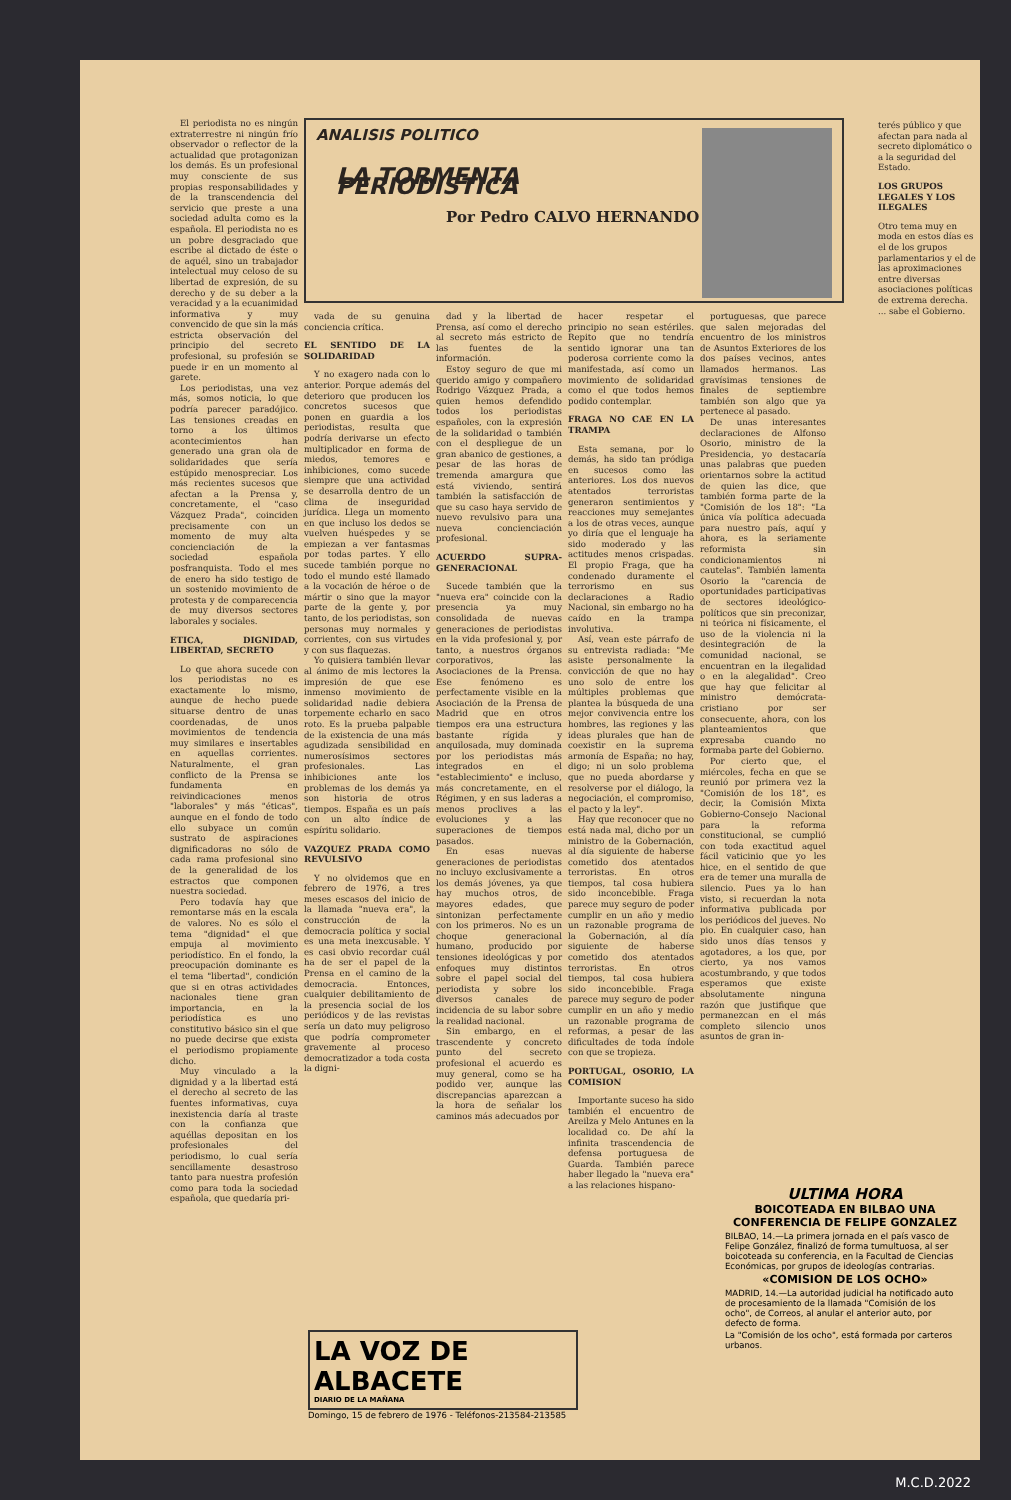El periodista no es ningún extraterrestre ni ningún frío observador o reflector de la actualidad que protagonizan los demás. Es un profesional muy consciente de sus propias responsabilidades y de la transcendencia del servicio que preste a una sociedad adulta como es la española. El periodista no es un pobre desgraciado que escribe al dictado de éste o de aquél, sino un trabajador intelectual muy celoso de su libertad de expresión, de su derecho y de su deber a la veracidad y a la ecuanimidad informativa y muy convencido de que sin la más estricta observación del principio del secreto profesional, su profesión se puede ir en un momento al garete.
Los periodistas, una vez más, somos noticia, lo que podría parecer paradójico. Las tensiones creadas en torno a los últimos acontecimientos han generado una gran ola de solidaridades que sería estúpido menospreciar. Los más recientes sucesos que afectan a la Prensa y, concretamente, el "caso Vázquez Prada", coinciden precisamente con un momento de muy alta concienciación de la sociedad española posfranquista. Todo el mes de enero ha sido testigo de un sostenido movimiento de protesta y de comparecencia de muy diversos sectores laborales y sociales.
ETICA, DIGNIDAD, LIBERTAD, SECRETO
Lo que ahora sucede con los periodistas no es exactamente lo mismo, aunque de hecho puede situarse dentro de unas coordenadas, de unos movimientos de tendencia muy similares e insertables en aquellas corrientes. Naturalmente, el gran conflicto de la Prensa se fundamenta en reivindicaciones menos "laborales" y más "éticas", aunque en el fondo de todo ello subyace un común sustrato de aspiraciones dignificadoras no sólo de cada rama profesional sino de la generalidad de los estractos que componen nuestra sociedad.
Pero todavía hay que remontarse más en la escala de valores. No es sólo el tema "dignidad" el que empuja al movimiento periodístico. En el fondo, la preocupación dominante es el tema "libertad", condición que si en otras actividades nacionales tiene gran importancia, en la periodística es uno constitutivo básico sin el que no puede decirse que exista el periodismo propiamente dicho.
Muy vinculado a la dignidad y a la libertad está el derecho al secreto de las fuentes informativas, cuya inexistencia daría al traste con la confianza que aquéllas depositan en los profesionales del periodismo, lo cual sería sencillamente desastroso tanto para nuestra profesión como para toda la sociedad española, que quedaría pri-
ANALISIS POLITICO
LA TORMENTA PERIODISTICA
Por Pedro CALVO HERNANDO
vada de su genuina conciencia crítica.
EL SENTIDO DE LA SOLIDARIDAD
Y no exagero nada con lo anterior. Porque además del deterioro que producen los concretos sucesos que ponen en guardia a los periodistas, resulta que podría derivarse un efecto multiplicador en forma de miedos, temores e inhibiciones, como sucede siempre que una actividad se desarrolla dentro de un clima de inseguridad jurídica. Llega un momento en que incluso los dedos se vuelven huéspedes y se empiezan a ver fantasmas por todas partes. Y ello sucede también porque no todo el mundo esté llamado a la vocación de héroe o de mártir o sino que la mayor parte de la gente y, por tanto, de los periodistas, son personas muy normales y corrientes, con sus virtudes y con sus flaquezas.
Yo quisiera también llevar al ánimo de mis lectores la impresión de que ese inmenso movimiento de solidaridad nadie debiera torpemente echarlo en saco roto. Es la prueba palpable de la existencia de una más agudizada sensibilidad en numerosísimos sectores profesionales. Las inhibiciones ante los problemas de los demás ya son historia de otros tiempos. España es un país con un alto índice de espíritu solidario.
VAZQUEZ PRADA COMO REVULSIVO
Y no olvidemos que en febrero de 1976, a tres meses escasos del inicio de la llamada "nueva era", la construcción de la democracia política y social es una meta inexcusable. Y es casi obvio recordar cuál ha de ser el papel de la Prensa en el camino de la democracia. Entonces, cualquier debilitamiento de la presencia social de los periódicos y de las revistas sería un dato muy peligroso que podría comprometer gravemente al proceso democratizador a toda costa la digni-
dad y la libertad de Prensa, así como el derecho al secreto más estricto de las fuentes de la información.
Estoy seguro de que mi querido amigo y compañero Rodrigo Vázquez Prada, a quien hemos defendido todos los periodistas españoles, con la expresión de la solidaridad o también con el despliegue de un gran abanico de gestiones, a pesar de las horas de tremenda amargura que está viviendo, sentirá también la satisfacción de que su caso haya servido de nuevo revulsivo para una nueva concienciación profesional.
ACUERDO SUPRA-GENERACIONAL
Sucede también que la "nueva era" coincide con la presencia ya muy consolidada de nuevas generaciones de periodistas en la vida profesional y, por tanto, a nuestros órganos corporativos, las Asociaciones de la Prensa. Ese fenómeno es perfectamente visible en la Asociación de la Prensa de Madrid que en otros tiempos era una estructura bastante rígida y anquilosada, muy dominada por los periodistas más integrados en el "establecimiento" e incluso, más concretamente, en el Régimen, y en sus laderas a menos proclives a las evoluciones y a las superaciones de tiempos pasados.
En esas nuevas generaciones de periodistas no incluyo exclusivamente a los demás jóvenes, ya que hay muchos otros, de mayores edades, que sintonizan perfectamente con los primeros. No es un choque generacional humano, producido por tensiones ideológicas y por enfoques muy distintos sobre el papel social del periodista y sobre los diversos canales de incidencia de su labor sobre la realidad nacional.
Sin embargo, en el trascendente y concreto punto del secreto profesional el acuerdo es muy general, como se ha podido ver, aunque las discrepancias aparezcan a la hora de señalar los caminos más adecuados por
hacer respetar el principio no sean estériles. Repito que no tendría sentido ignorar una tan poderosa corriente como la manifestada, así como un movimiento de solidaridad como el que todos hemos podido contemplar.
FRAGA NO CAE EN LA TRAMPA
Esta semana, por lo demás, ha sido tan pródiga en sucesos como las anteriores. Los dos nuevos atentados terroristas generaron sentimientos y reacciones muy semejantes a los de otras veces, aunque yo diría que el lenguaje ha sido moderado y las actitudes menos crispadas. El propio Fraga, que ha condenado duramente el terrorismo en sus declaraciones a Radio Nacional, sin embargo no ha caído en la trampa involutiva.
Así, vean este párrafo de su entrevista radiada: "Me asiste personalmente la convicción de que no hay uno solo de entre los múltiples problemas que plantea la búsqueda de una mejor convivencia entre los hombres, las regiones y las ideas plurales que han de coexistir en la suprema armonía de España; no hay, digo; ni un solo problema que no pueda abordarse y resolverse por el diálogo, la negociación, el compromiso, el pacto y la ley".
Hay que reconocer que no está nada mal, dicho por un ministro de la Gobernación, al día siguiente de haberse cometido dos atentados terroristas. En otros tiempos, tal cosa hubiera sido inconcebible. Fraga parece muy seguro de poder cumplir en un año y medio un razonable programa de la Gobernación, al día siguiente de haberse cometido dos atentados terroristas. En otros tiempos, tal cosa hubiera sido inconcebible. Fraga parece muy seguro de poder cumplir en un año y medio un razonable programa de reformas, a pesar de las dificultades de toda índole con que se tropieza.
PORTUGAL, OSORIO, LA COMISION
Importante suceso ha sido también el encuentro de Areilza y Melo Antunes en la localidad co. De ahí la infinita trascendencia de defensa portuguesa de Guarda. También parece haber llegado la "nueva era" a las relaciones hispano-
portuguesas, que parece que salen mejoradas del encuentro de los ministros de Asuntos Exteriores de los dos países vecinos, antes llamados hermanos. Las gravísimas tensiones de finales de septiembre también son algo que ya pertenece al pasado.
De unas interesantes declaraciones de Alfonso Osorio, ministro de la Presidencia, yo destacaría unas palabras que pueden orientarnos sobre la actitud de quien las dice, que también forma parte de la "Comisión de los 18": "La única vía política adecuada para nuestro país, aquí y ahora, es la seriamente reformista sin condicionamientos ni cautelas". También lamenta Osorio la "carencia de oportunidades participativas de sectores ideológico-políticos que sin preconizar, ni teórica ni físicamente, el uso de la violencia ni la desintegración de la comunidad nacional, se encuentran en la ilegalidad o en la alegalidad". Creo que hay que felicitar al ministro demócrata-cristiano por ser consecuente, ahora, con los planteamientos que expresaba cuando no formaba parte del Gobierno.
Por cierto que, el miércoles, fecha en que se reunió por primera vez la "Comisión de los 18", es decir, la Comisión Mixta Gobierno-Consejo Nacional para la reforma constitucional, se cumplió con toda exactitud aquel fácil vaticinio que yo les hice, en el sentido de que era de temer una muralla de silencio. Pues ya lo han visto, si recuerdan la nota informativa publicada por los periódicos del jueves. No pio. En cualquier caso, han sido unos días tensos y agotadores, a los que, por cierto, ya nos vamos acostumbrando, y que todos esperamos que existe absolutamente ninguna razón que justifique que permanezcan en el más completo silencio unos asuntos de gran in-
LA VOZ DE ALBACETE
DIARIO DE LA MAÑANA
Domingo, 15 de febrero de 1976 - Teléfonos-213584-213585
ULTIMA HORA
BOICOTEADA EN BILBAO UNA CONFERENCIA DE FELIPE GONZALEZ
BILBAO, 14.—La primera jornada en el país vasco de Felipe González, finalizó de forma tumultuosa, al ser boicoteada su conferencia, en la Facultad de Ciencias Económicas, por grupos de ideologías contrarias.
«COMISION DE LOS OCHO»
MADRID, 14.—La autoridad judicial ha notificado auto de procesamiento de la llamada "Comisión de los ocho", de Correos, al anular el anterior auto, por defecto de forma.
La "Comisión de los ocho", está formada por carteros urbanos.
terés público y que afectan para nada al secreto diplomático o a la seguridad del Estado.
LOS GRUPOS LEGALES Y LOS ILEGALES
Otro tema muy en moda en estos días es el de los grupos parlamentarios y el de las aproximaciones entre diversas asociaciones políticas de extrema derecha. ... sabe el Gobierno.
M.C.D.2022